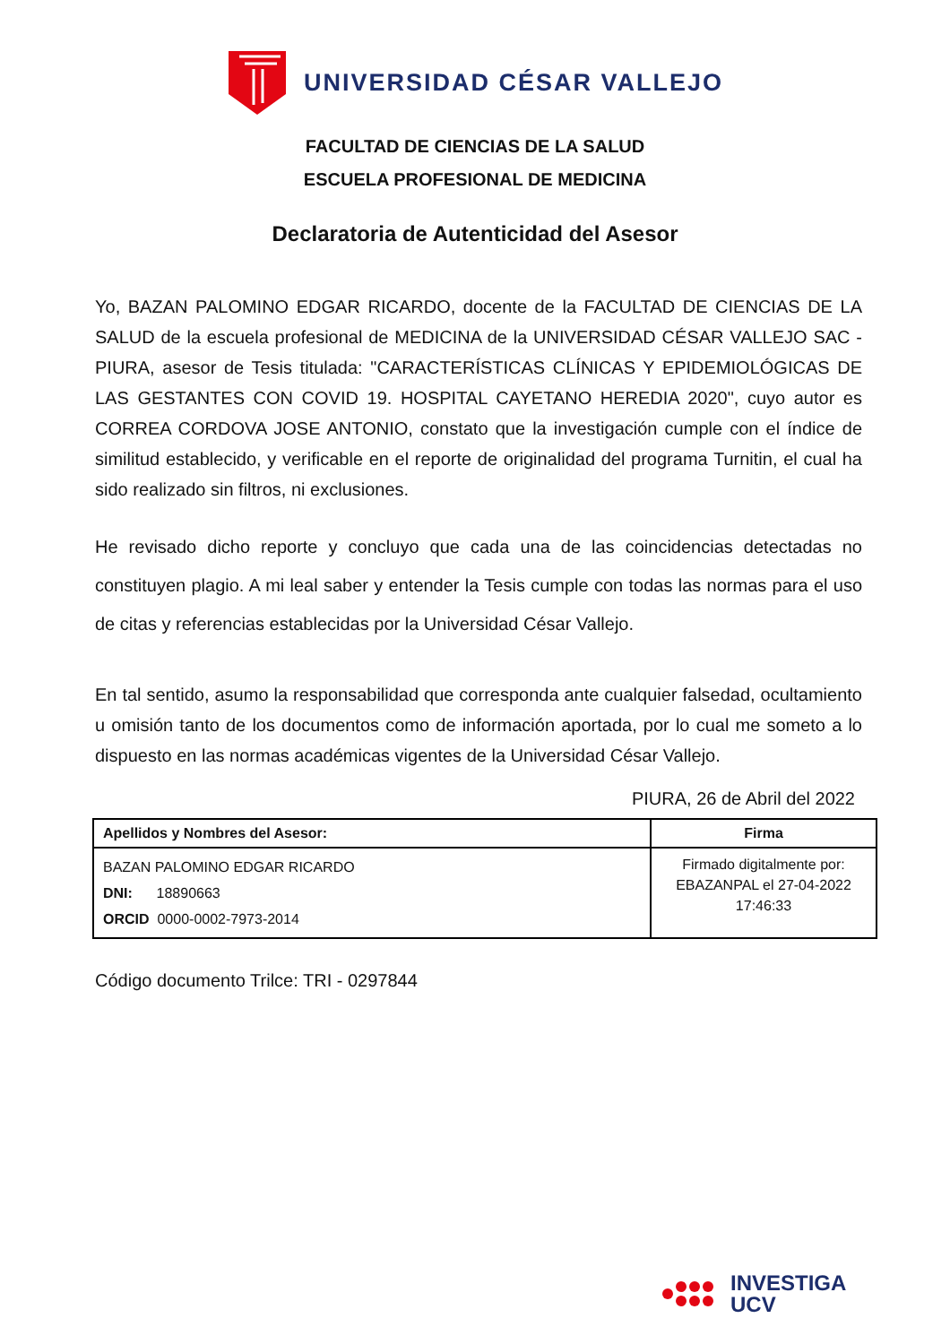UNIVERSIDAD CÉSAR VALLEJO
FACULTAD DE CIENCIAS DE LA SALUD
ESCUELA PROFESIONAL DE MEDICINA
Declaratoria de Autenticidad del Asesor
Yo, BAZAN PALOMINO EDGAR RICARDO, docente de la FACULTAD DE CIENCIAS DE LA SALUD de la escuela profesional de MEDICINA de la UNIVERSIDAD CÉSAR VALLEJO SAC - PIURA, asesor de Tesis titulada: "CARACTERÍSTICAS CLÍNICAS Y EPIDEMIOLÓGICAS DE LAS GESTANTES CON COVID 19. HOSPITAL CAYETANO HEREDIA 2020", cuyo autor es CORREA CORDOVA JOSE ANTONIO, constato que la investigación cumple con el índice de similitud establecido, y verificable en el reporte de originalidad del programa Turnitin, el cual ha sido realizado sin filtros, ni exclusiones.
He revisado dicho reporte y concluyo que cada una de las coincidencias detectadas no constituyen plagio. A mi leal saber y entender la Tesis cumple con todas las normas para el uso de citas y referencias establecidas por la Universidad César Vallejo.
En tal sentido, asumo la responsabilidad que corresponda ante cualquier falsedad, ocultamiento u omisión tanto de los documentos como de información aportada, por lo cual me someto a lo dispuesto en las normas académicas vigentes de la Universidad César Vallejo.
PIURA, 26 de Abril del 2022
| Apellidos y Nombres del Asesor: | Firma |
| --- | --- |
| BAZAN PALOMINO EDGAR RICARDO DNI: 18890663 ORCID 0000-0002-7973-2014 | Firmado digitalmente por: EBAZANPAL el 27-04-2022 17:46:33 |
Código documento Trilce: TRI - 0297844
INVESTIGA
UCV